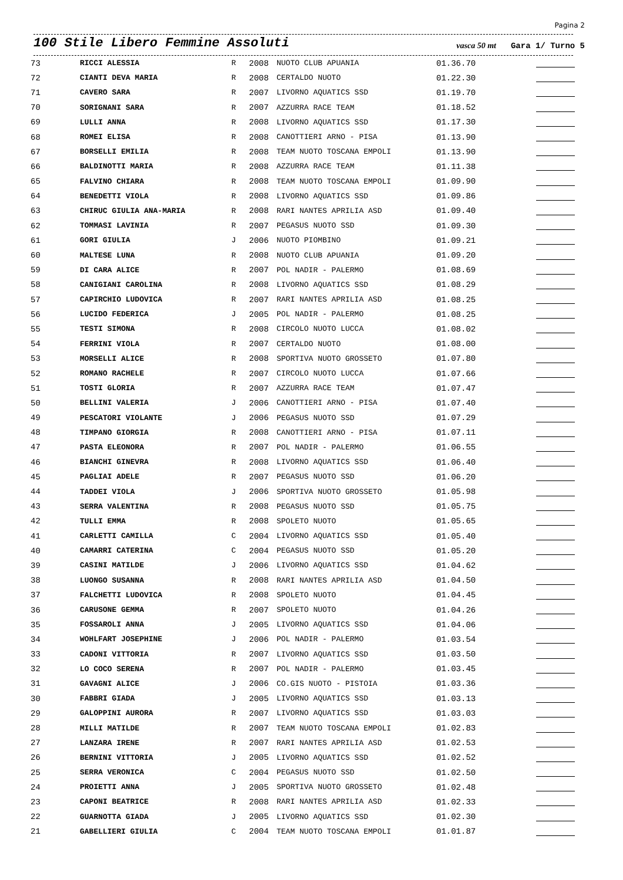Pagina 2
100 Stile Libero Femmine Assoluti vasca 50 mt Gara 1/ Turno 5
| 73 | RICCI ALESSIA | R | 2008 | NUOTO CLUB APUANIA | 01.36.70 | |
| 72 | CIANTI DEVA MARIA | R | 2008 | CERTALDO NUOTO | 01.22.30 | |
| 71 | CAVERO SARA | R | 2007 | LIVORNO AQUATICS SSD | 01.19.70 | |
| 70 | SORIGNANI SARA | R | 2007 | AZZURRA RACE TEAM | 01.18.52 | |
| 69 | LULLI ANNA | R | 2008 | LIVORNO AQUATICS SSD | 01.17.30 | |
| 68 | ROMEI ELISA | R | 2008 | CANOTTIERI ARNO - PISA | 01.13.90 | |
| 67 | BORSELLI EMILIA | R | 2008 | TEAM NUOTO TOSCANA EMPOLI | 01.13.90 | |
| 66 | BALDINOTTI MARIA | R | 2008 | AZZURRA RACE TEAM | 01.11.38 | |
| 65 | FALVINO CHIARA | R | 2008 | TEAM NUOTO TOSCANA EMPOLI | 01.09.90 | |
| 64 | BENEDETTI VIOLA | R | 2008 | LIVORNO AQUATICS SSD | 01.09.86 | |
| 63 | CHIRUC GIULIA ANA-MARIA | R | 2008 | RARI NANTES APRILIA ASD | 01.09.40 | |
| 62 | TOMMASI LAVINIA | R | 2007 | PEGASUS NUOTO SSD | 01.09.30 | |
| 61 | GORI GIULIA | J | 2006 | NUOTO PIOMBINO | 01.09.21 | |
| 60 | MALTESE LUNA | R | 2008 | NUOTO CLUB APUANIA | 01.09.20 | |
| 59 | DI CARA ALICE | R | 2007 | POL NADIR - PALERMO | 01.08.69 | |
| 58 | CANIGIANI CAROLINA | R | 2008 | LIVORNO AQUATICS SSD | 01.08.29 | |
| 57 | CAPIRCHIO LUDOVICA | R | 2007 | RARI NANTES APRILIA ASD | 01.08.25 | |
| 56 | LUCIDO FEDERICA | J | 2005 | POL NADIR - PALERMO | 01.08.25 | |
| 55 | TESTI SIMONA | R | 2008 | CIRCOLO NUOTO LUCCA | 01.08.02 | |
| 54 | FERRINI VIOLA | R | 2007 | CERTALDO NUOTO | 01.08.00 | |
| 53 | MORSELLI ALICE | R | 2008 | SPORTIVA NUOTO GROSSETO | 01.07.80 | |
| 52 | ROMANO RACHELE | R | 2007 | CIRCOLO NUOTO LUCCA | 01.07.66 | |
| 51 | TOSTI GLORIA | R | 2007 | AZZURRA RACE TEAM | 01.07.47 | |
| 50 | BELLINI VALERIA | J | 2006 | CANOTTIERI ARNO - PISA | 01.07.40 | |
| 49 | PESCATORI VIOLANTE | J | 2006 | PEGASUS NUOTO SSD | 01.07.29 | |
| 48 | TIMPANO GIORGIA | R | 2008 | CANOTTIERI ARNO - PISA | 01.07.11 | |
| 47 | PASTA ELEONORA | R | 2007 | POL NADIR - PALERMO | 01.06.55 | |
| 46 | BIANCHI GINEVRA | R | 2008 | LIVORNO AQUATICS SSD | 01.06.40 | |
| 45 | PAGLIAI ADELE | R | 2007 | PEGASUS NUOTO SSD | 01.06.20 | |
| 44 | TADDEI VIOLA | J | 2006 | SPORTIVA NUOTO GROSSETO | 01.05.98 | |
| 43 | SERRA VALENTINA | R | 2008 | PEGASUS NUOTO SSD | 01.05.75 | |
| 42 | TULLI EMMA | R | 2008 | SPOLETO NUOTO | 01.05.65 | |
| 41 | CARLETTI CAMILLA | C | 2004 | LIVORNO AQUATICS SSD | 01.05.40 | |
| 40 | CAMARRI CATERINA | C | 2004 | PEGASUS NUOTO SSD | 01.05.20 | |
| 39 | CASINI MATILDE | J | 2006 | LIVORNO AQUATICS SSD | 01.04.62 | |
| 38 | LUONGO SUSANNA | R | 2008 | RARI NANTES APRILIA ASD | 01.04.50 | |
| 37 | FALCHETTI LUDOVICA | R | 2008 | SPOLETO NUOTO | 01.04.45 | |
| 36 | CARUSONE GEMMA | R | 2007 | SPOLETO NUOTO | 01.04.26 | |
| 35 | FOSSAROLI ANNA | J | 2005 | LIVORNO AQUATICS SSD | 01.04.06 | |
| 34 | WOHLFART JOSEPHINE | J | 2006 | POL NADIR - PALERMO | 01.03.54 | |
| 33 | CADONI VITTORIA | R | 2007 | LIVORNO AQUATICS SSD | 01.03.50 | |
| 32 | LO COCO SERENA | R | 2007 | POL NADIR - PALERMO | 01.03.45 | |
| 31 | GAVAGNI ALICE | J | 2006 | CO.GIS NUOTO - PISTOIA | 01.03.36 | |
| 30 | FABBRI GIADA | J | 2005 | LIVORNO AQUATICS SSD | 01.03.13 | |
| 29 | GALOPPINI AURORA | R | 2007 | LIVORNO AQUATICS SSD | 01.03.03 | |
| 28 | MILLI MATILDE | R | 2007 | TEAM NUOTO TOSCANA EMPOLI | 01.02.83 | |
| 27 | LANZARA IRENE | R | 2007 | RARI NANTES APRILIA ASD | 01.02.53 | |
| 26 | BERNINI VITTORIA | J | 2005 | LIVORNO AQUATICS SSD | 01.02.52 | |
| 25 | SERRA VERONICA | C | 2004 | PEGASUS NUOTO SSD | 01.02.50 | |
| 24 | PROIETTI ANNA | J | 2005 | SPORTIVA NUOTO GROSSETO | 01.02.48 | |
| 23 | CAPONI BEATRICE | R | 2008 | RARI NANTES APRILIA ASD | 01.02.33 | |
| 22 | GUARNOTTA GIADA | J | 2005 | LIVORNO AQUATICS SSD | 01.02.30 | |
| 21 | GABELLIERI GIULIA | C | 2004 | TEAM NUOTO TOSCANA EMPOLI | 01.01.87 | |